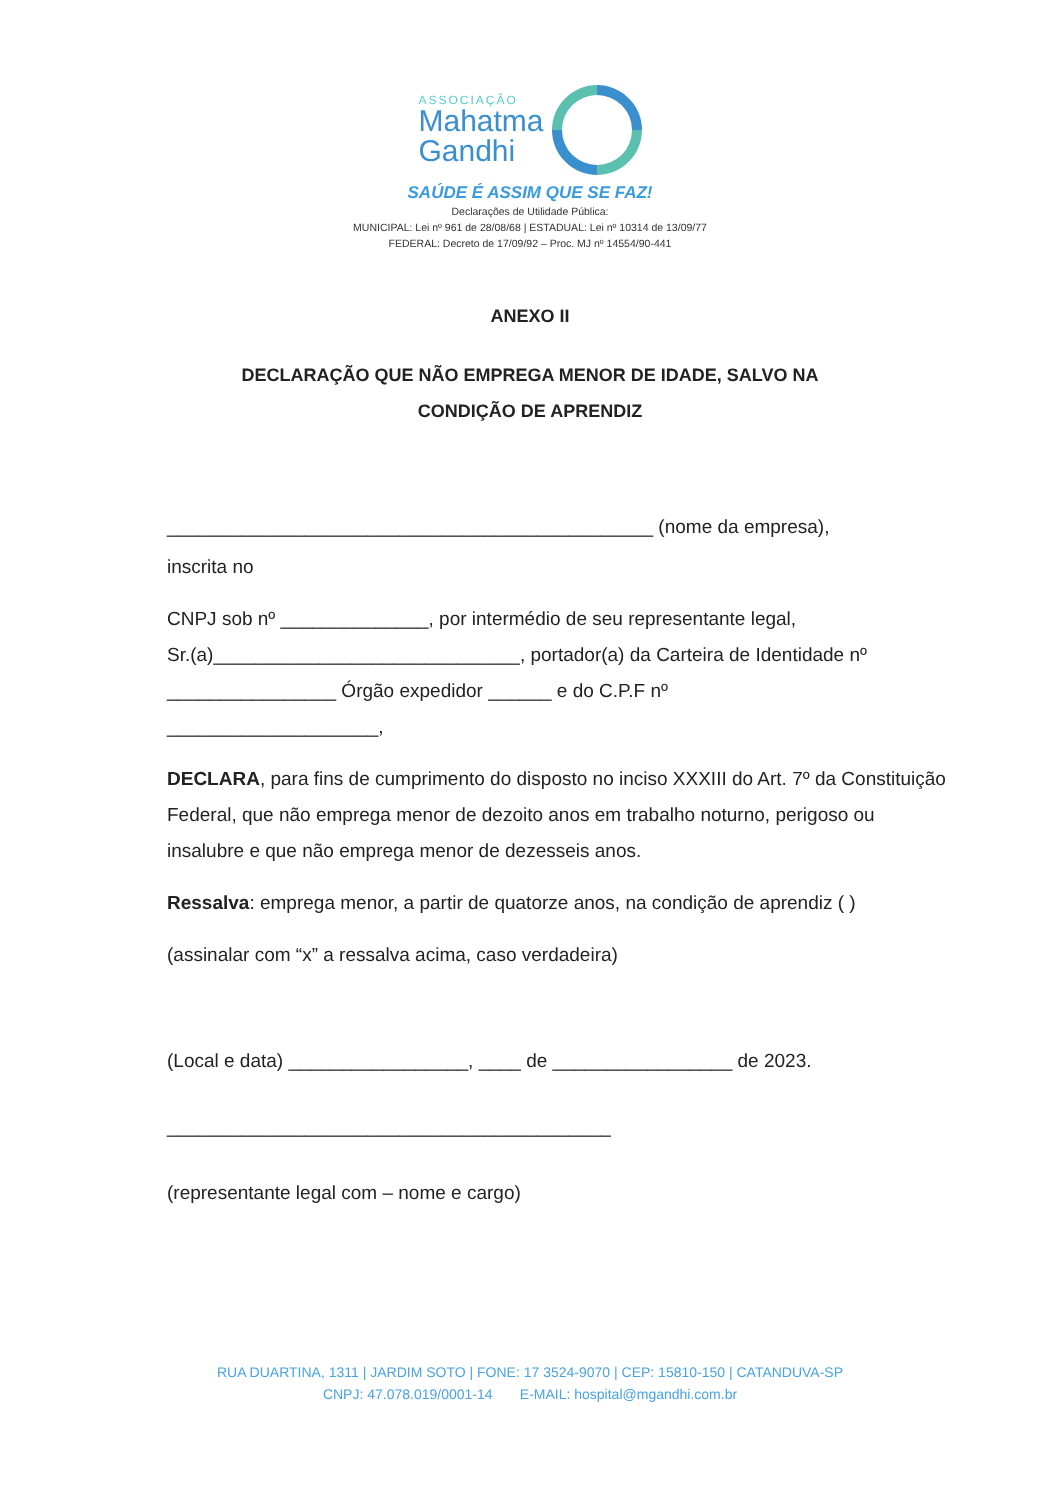ASSOCIAÇÃO
Mahatma
Gandhi
SAÚDE É ASSIM QUE SE FAZ!
Declarações de Utilidade Pública:
MUNICIPAL: Lei nº 961 de 28/08/68 | ESTADUAL: Lei nº 10314 de 13/09/77
FEDERAL: Decreto de 17/09/92 – Proc. MJ nº 14554/90-441
ANEXO II
DECLARAÇÃO QUE NÃO EMPREGA MENOR DE IDADE, SALVO NA
CONDIÇÃO DE APRENDIZ
______________________________________________ (nome da empresa),
inscrita no
CNPJ sob nº ______________, por intermédio de seu representante legal,
Sr.(a)_____________________________, portador(a) da Carteira de Identidade nº
________________ Órgão expedidor ______ e do C.P.F nº
____________________,
DECLARA, para fins de cumprimento do disposto no inciso XXXIII do Art. 7º da Constituição Federal, que não emprega menor de dezoito anos em trabalho noturno, perigoso ou insalubre e que não emprega menor de dezesseis anos.
Ressalva: emprega menor, a partir de quatorze anos, na condição de aprendiz ( )
(assinalar com “x” a ressalva acima, caso verdadeira)
(Local e data) _________________, ____ de _________________ de 2023.
__________________________________________
(representante legal com – nome e cargo)
RUA DUARTINA, 1311 | JARDIM SOTO | FONE: 17 3524-9070 | CEP: 15810-150 | CATANDUVA-SP
CNPJ: 47.078.019/0001-14 E-MAIL: hospital@mgandhi.com.br